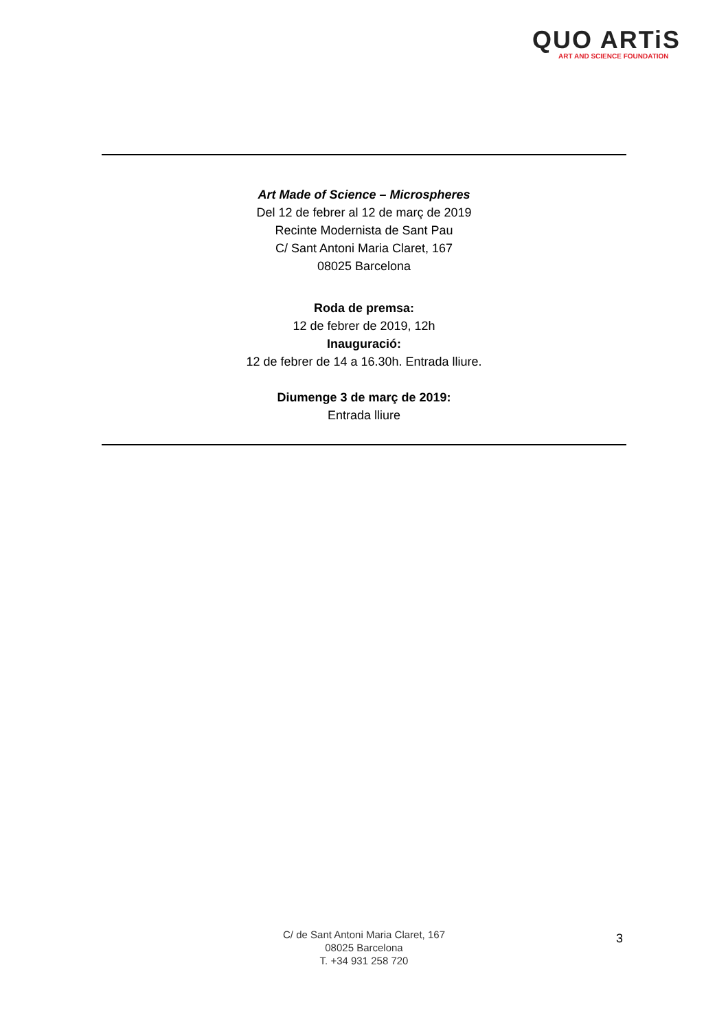QUO ARTiS
ART AND SCIENCE FOUNDATION
Art Made of Science – Microspheres
Del 12 de febrer al 12 de març de 2019
Recinte Modernista de Sant Pau
C/ Sant Antoni Maria Claret, 167
08025 Barcelona
Roda de premsa:
12 de febrer de 2019, 12h
Inauguració:
12 de febrer de 14 a 16.30h. Entrada lliure.
Diumenge 3 de març de 2019:
Entrada lliure
C/ de Sant Antoni Maria Claret, 167
08025 Barcelona
T. +34 931 258 720
3